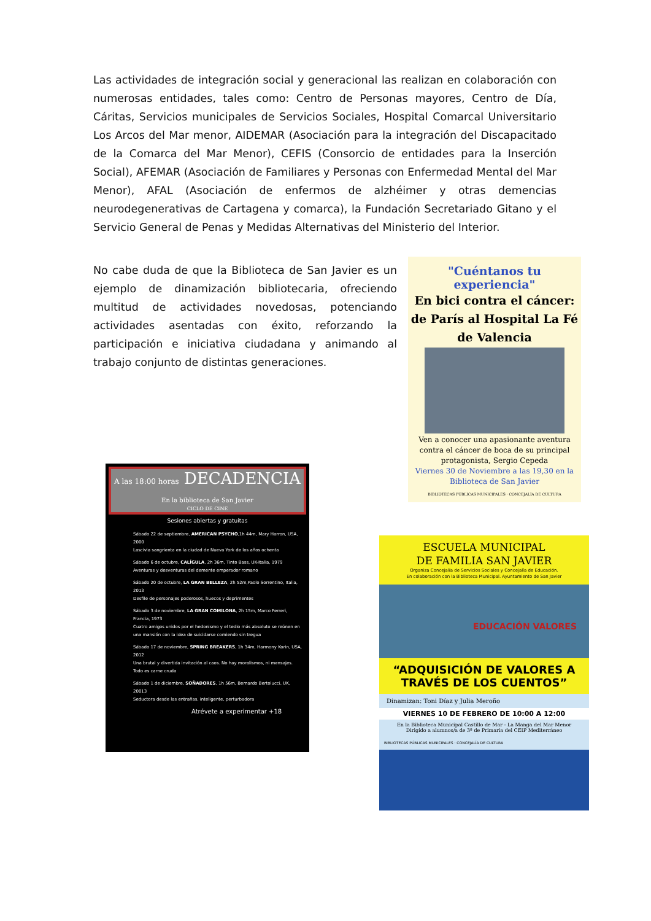Las actividades de integración social y generacional las realizan en colaboración con numerosas entidades, tales como: Centro de Personas mayores, Centro de Día, Cáritas, Servicios municipales de Servicios Sociales, Hospital Comarcal Universitario Los Arcos del Mar menor, AIDEMAR (Asociación para la integración del Discapacitado de la Comarca del Mar Menor), CEFIS (Consorcio de entidades para la Inserción Social), AFEMAR (Asociación de Familiares y Personas con Enfermedad Mental del Mar Menor), AFAL (Asociación de enfermos de alzhéimer y otras demencias neurodegenerativas de Cartagena y comarca), la Fundación Secretariado Gitano y el Servicio General de Penas y Medidas Alternativas del Ministerio del Interior.
No cabe duda de que la Biblioteca de San Javier es un ejemplo de dinamización bibliotecaria, ofreciendo multitud de actividades novedosas, potenciando actividades asentadas con éxito, reforzando la participación e iniciativa ciudadana y animando al trabajo conjunto de distintas generaciones.
"Cuéntanos tu experiencia"
En bici contra el cáncer: de París al Hospital La Fé de Valencia
Ven a conocer una apasionante aventura contra el cáncer de boca de su principal protagonista, Sergio Cepeda
Viernes 30 de Noviembre a las 19,30 en la Biblioteca de San Javier
BIBLIOTECAS PÚBLICAS MUNICIPALES · CONCEJALÍA DE CULTURA
A las 18:00 horas DECADENCIA En la biblioteca de San Javier
CICLO DE CINE
Sesiones abiertas y gratuitas
Sábado 22 de septiembre, AMERICAN PSYCHO,1h 44m, Mary Harron, USA, 2000
Lascivia sangrienta en la ciudad de Nueva York de los años ochenta
Sábado 6 de octubre, CALÍGULA, 2h 36m, Tinto Bass, UK-Italia, 1979
Aventuras y desventuras del demente emperador romano
Sábado 20 de octubre, LA GRAN BELLEZA, 2h 52m,Paolo Sorrentino, Italia, 2013
Desfile de personajes poderosos, huecos y deprimentes
Sábado 3 de noviembre, LA GRAN COMILONA, 2h 15m, Marco Ferreri, Francia, 1973
Cuatro amigos unidos por el hedonismo y el tedio más absoluto se reúnen en una mansión con la idea de suicidarse comiendo sin tregua
Sábado 17 de noviembre, SPRING BREAKERS, 1h 34m, Harmony Korin, USA, 2012
Una brutal y divertida invitación al caos. No hay moralismos, ni mensajes. Todo es carne cruda
Sábado 1 de diciembre, SOÑADORES, 1h 56m, Bernardo Bertolucci, UK, 20013
Seductora desde las entrañas, inteligente, perturbadora
Atrévete a experimentar +18
ESCUELA MUNICIPAL
DE FAMILIA SAN JAVIER
Organiza Concejalía de Servicios Sociales y Concejalía de Educación.
En colaboración con la Biblioteca Municipal. Ayuntamiento de San Javier
EDUCACIÓN VALORES
“ADQUISICIÓN DE VALORES A TRAVÉS DE LOS CUENTOS”
Dinamizan: Toni Díaz y Julia Meroño
VIERNES 10 DE FEBRERO DE 10:00 A 12:00
En la Biblioteca Municipal Castillo de Mar - La Manga del Mar Menor
Dirigido a alumnos/a de 3º de Primaria del CEIP Mediterráneo
BIBLIOTECAS PÚBLICAS MUNICIPALES · CONCEJALÍA DE CULTURA